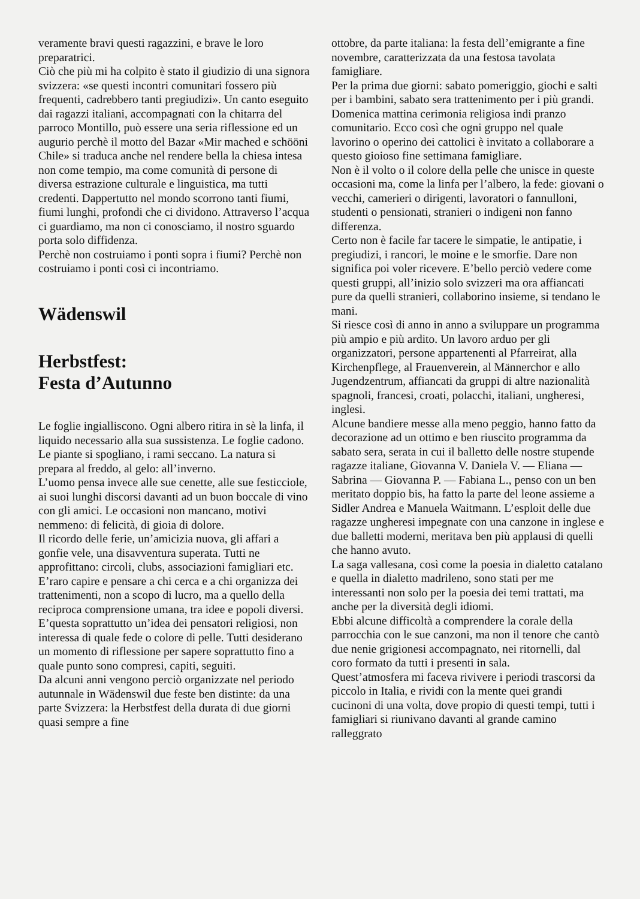veramente bravi questi ragazzini, e brave le loro preparatrici.
Ciò che più mi ha colpito è stato il giudizio di una signora svizzera: «se questi incontri comunitari fossero più frequenti, cadrebbero tanti pregiudizi». Un canto eseguito dai ragazzi italiani, accompagnati con la chitarra del parroco Montillo, può essere una seria riflessione ed un augurio perchè il motto del Bazar «Mir mached e schööni Chile» si traduca anche nel rendere bella la chiesa intesa non come tempio, ma come comunità di persone di diversa estrazione culturale e linguistica, ma tutti credenti. Dappertutto nel mondo scorrono tanti fiumi, fiumi lunghi, profondi che ci dividono. Attraverso l’acqua ci guardiamo, ma non ci conosciamo, il nostro sguardo porta solo diffidenza.
Perchè non costruiamo i ponti sopra i fiumi? Perchè non costruiamo i ponti così ci incontriamo.
Wädenswil
Herbstfest:
Festa d’Autunno
Le foglie ingialliscono. Ogni albero ritira in sè la linfa, il liquido necessario alla sua sussistenza. Le foglie cadono. Le piante si spogliano, i rami seccano. La natura si prepara al freddo, al gelo: all’inverno.
L’uomo pensa invece alle sue cenette, alle sue festicciole, ai suoi lunghi discorsi davanti ad un buon boccale di vino con gli amici. Le occasioni non mancano, motivi nemmeno: di felicità, di gioia di dolore.
Il ricordo delle ferie, un’amicizia nuova, gli affari a gonfie vele, una disavventura superata. Tutti ne approfittano: circoli, clubs, associazioni famigliari etc. E’raro capire e pensare a chi cerca e a chi organizza dei trattenimenti, non a scopo di lucro, ma a quello della reciproca comprensione umana, tra idee e popoli diversi.
E’questa soprattutto un’idea dei pensatori religiosi, non interessa di quale fede o colore di pelle. Tutti desiderano un momento di riflessione per sapere soprattutto fino a quale punto sono compresi, capiti, seguiti.
Da alcuni anni vengono perciò organizzate nel periodo autunnale in Wädenswil due feste ben distinte: da una parte Svizzera: la Herbstfest della durata di due giorni quasi sempre a fine
ottobre, da parte italiana: la festa dell’emigrante a fine novembre, caratterizzata da una festosa tavolata famigliare.
Per la prima due giorni: sabato pomeriggio, giochi e salti per i bambini, sabato sera trattenimento per i più grandi. Domenica mattina cerimonia religiosa indi pranzo comunitario. Ecco così che ogni gruppo nel quale lavorino o operino dei cattolici è invitato a collaborare a questo gioioso fine settimana famigliare.
Non è il volto o il colore della pelle che unisce in queste occasioni ma, come la linfa per l’albero, la fede: giovani o vecchi, camerieri o dirigenti, lavoratori o fannulloni, studenti o pensionati, stranieri o indigeni non fanno differenza.
Certo non è facile far tacere le simpatie, le antipatie, i pregiudizi, i rancori, le moine e le smorfie. Dare non significa poi voler ricevere. E’bello perciò vedere come questi gruppi, all’inizio solo svizzeri ma ora affiancati pure da quelli stranieri, collaborino insieme, si tendano le mani.
Si riesce così di anno in anno a sviluppare un programma più ampio e più ardito. Un lavoro arduo per gli organizzatori, persone appartenenti al Pfarreirat, alla Kirchenpflege, al Frauenverein, al Männerchor e allo Jugendzentrum, affiancati da gruppi di altre nazionalità spagnoli, francesi, croati, polacchi, italiani, ungheresi, inglesi.
Alcune bandiere messe alla meno peggio, hanno fatto da decorazione ad un ottimo e ben riuscito programma da sabato sera, serata in cui il balletto delle nostre stupende ragazze italiane, Giovanna V. Daniela V. — Eliana — Sabrina — Giovanna P. — Fabiana L., penso con un ben meritato doppio bis, ha fatto la parte del leone assieme a Sidler Andrea e Manuela Waitmann. L’esploit delle due ragazze ungheresi impegnate con una canzone in inglese e due balletti moderni, meritava ben più applausi di quelli che hanno avuto.
La saga vallesana, così come la poesia in dialetto catalano e quella in dialetto madrileno, sono stati per me interessanti non solo per la poesia dei temi trattati, ma anche per la diversità degli idiomi.
Ebbi alcune difficoltà a comprendere la corale della parrocchia con le sue canzoni, ma non il tenore che cantò due nenie grigionesi accompagnato, nei ritornelli, dal coro formato da tutti i presenti in sala.
Quest’atmosfera mi faceva rivivere i periodi trascorsi da piccolo in Italia, e rividi con la mente quei grandi cucinoni di una volta, dove propio di questi tempi, tutti i famigliari si riunivano davanti al grande camino ralleggrato